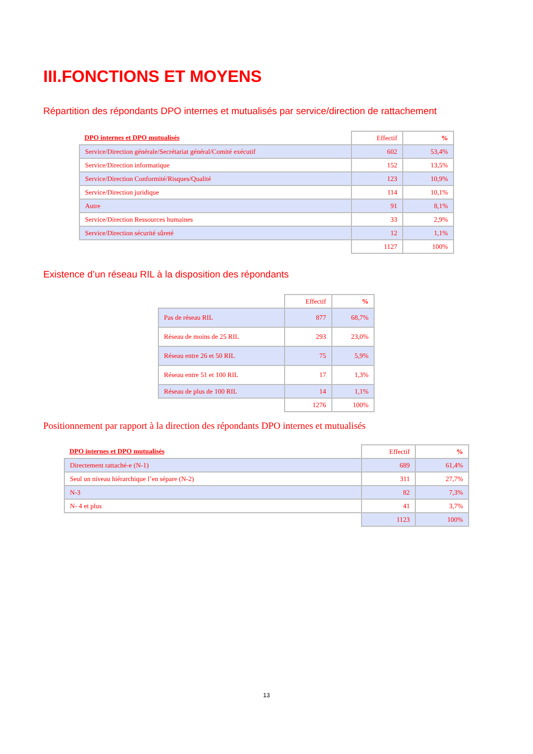III.FONCTIONS ET MOYENS
Répartition des répondants DPO internes et mutualisés par service/direction de rattachement
| DPO internes et DPO mutualisés | Effectif | % |
| --- | --- | --- |
| Service/Direction générale/Secrétariat général/Comité exécutif | 602 | 53,4% |
| Service/Direction informatique | 152 | 13,5% |
| Service/Direction Conformité/Risques/Qualité | 123 | 10,9% |
| Service/Direction juridique | 114 | 10,1% |
| Autre | 91 | 8,1% |
| Service/Direction Ressources humaines | 33 | 2,9% |
| Service/Direction sécurité sûreté | 12 | 1,1% |
| | 1127 | 100% |
Existence d’un réseau RIL à la disposition des répondants
| | Effectif | % |
| --- | --- | --- |
| Pas de réseau RIL | 877 | 68,7% |
| Réseau de moins de 25 RIL | 293 | 23,0% |
| Réseau entre 26 et 50 RIL | 75 | 5,9% |
| Réseau entre 51 et 100 RIL | 17 | 1,3% |
| Réseau de plus de 100 RIL | 14 | 1,1% |
| | 1276 | 100% |
Positionnement par rapport à la direction des répondants DPO internes et mutualisés
| DPO internes et DPO mutualisés | Effectif | % |
| --- | --- | --- |
| Directement rattaché-e (N-1) | 689 | 61,4% |
| Seul un niveau hiérarchique l’en sépare (N-2) | 311 | 27,7% |
| N-3 | 82 | 7,3% |
| N- 4 et plus | 41 | 3,7% |
| | 1123 | 100% |
13